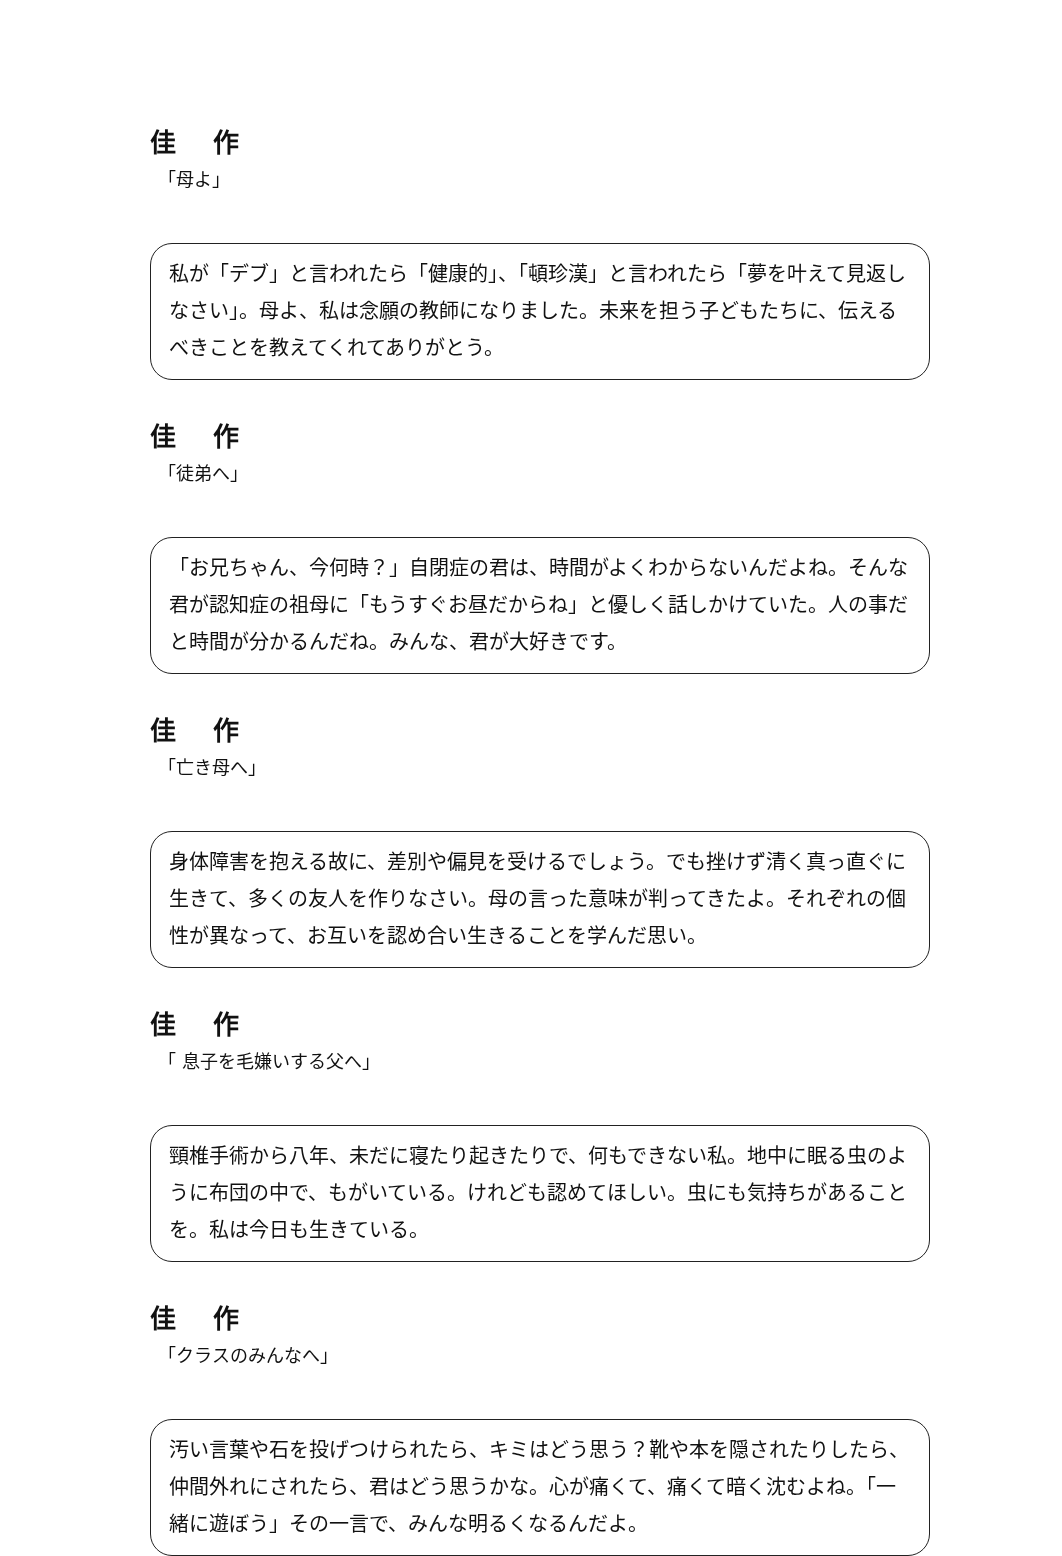佳 作
「母よ」
私が「デブ」と言われたら「健康的」、「頓珍漢」と言われたら「夢を叶えて見返しなさい」。母よ、私は念願の教師になりました。未来を担う子どもたちに、伝えるべきことを教えてくれてありがとう。
佳 作
「徒弟へ」
「お兄ちゃん、今何時？」自閉症の君は、時間がよくわからないんだよね。そんな君が認知症の祖母に「もうすぐお昼だからね」と優しく話しかけていた。人の事だと時間が分かるんだね。みんな、君が大好きです。
佳 作
「亡き母へ」
身体障害を抱える故に、差別や偏見を受けるでしょう。でも挫けず清く真っ直ぐに生きて、多くの友人を作りなさい。母の言った意味が判ってきたよ。それぞれの個性が異なって、お互いを認め合い生きることを学んだ思い。
佳 作
「 息子を毛嫌いする父へ」
頸椎手術から八年、未だに寝たり起きたりで、何もできない私。地中に眠る虫のように布団の中で、もがいている。けれども認めてほしい。虫にも気持ちがあることを。私は今日も生きている。
佳 作
「クラスのみんなへ」
汚い言葉や石を投げつけられたら、キミはどう思う？靴や本を隠されたりしたら、仲間外れにされたら、君はどう思うかな。心が痛くて、痛くて暗く沈むよね。「一緒に遊ぼう」その一言で、みんな明るくなるんだよ。